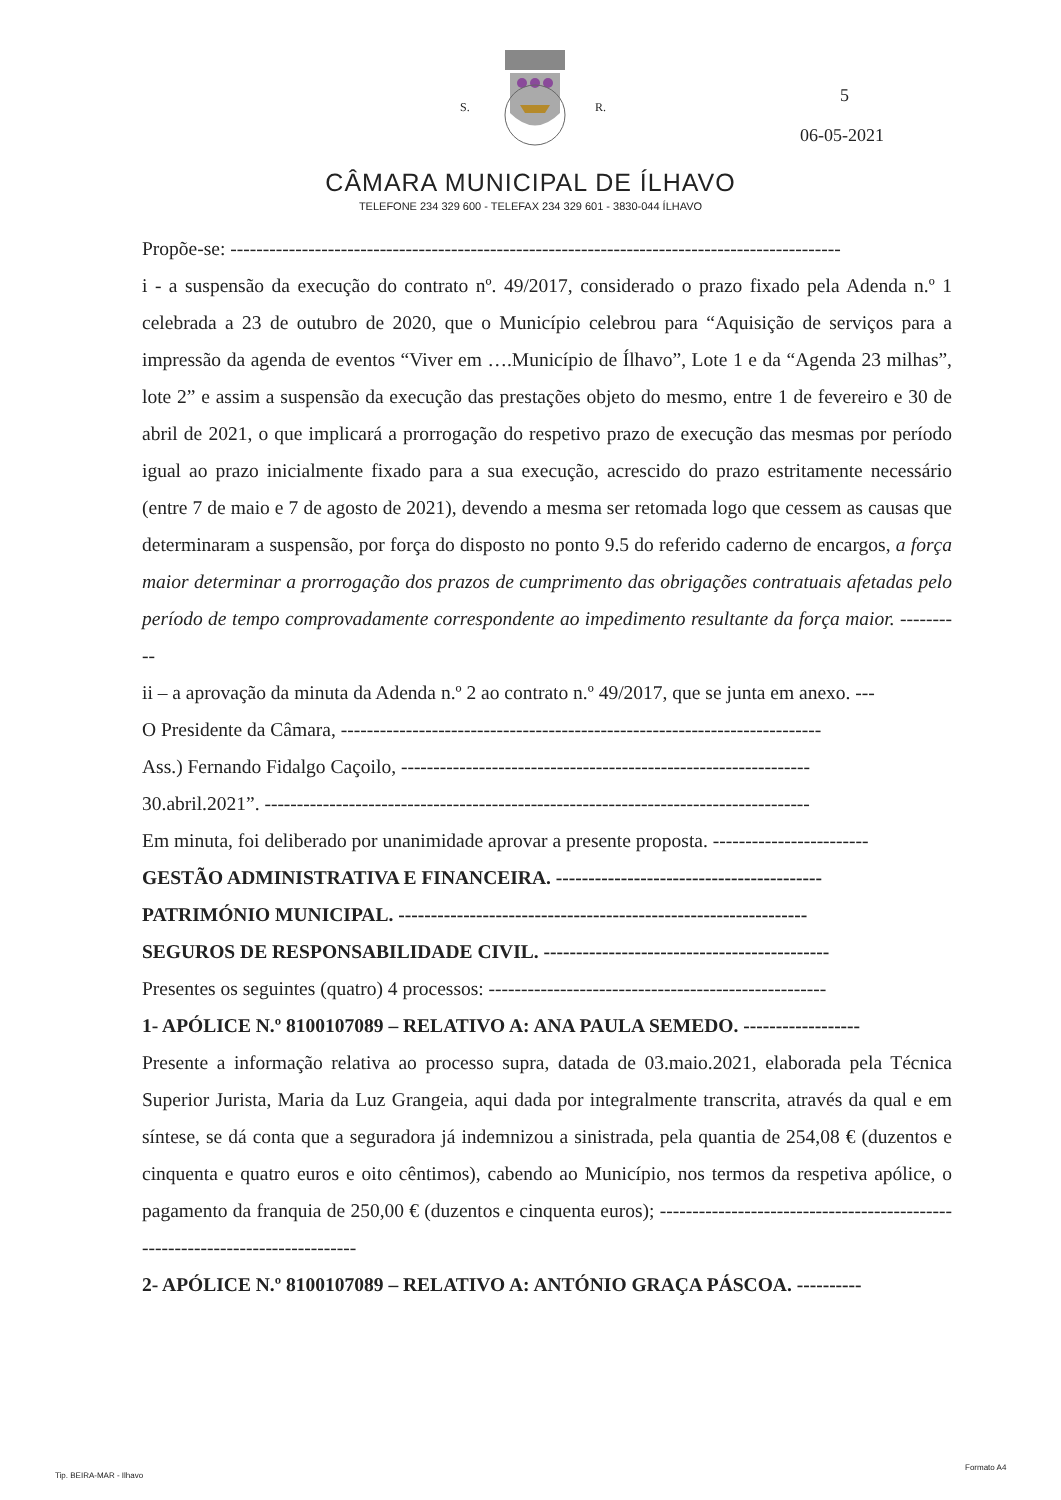S. R.
5
06-05-2021
CÂMARA MUNICIPAL DE ÍLHAVO
TELEFONE 234 329 600 - TELEFAX 234 329 601 - 3830-044 ÍLHAVO
Propõe-se: ----------------------------------------------------------------------------------------------
i - a suspensão da execução do contrato nº. 49/2017, considerado o prazo fixado pela Adenda n.º 1 celebrada a 23 de outubro de 2020, que o Município celebrou para “Aquisição de serviços para a impressão da agenda de eventos “Viver em ….Município de Ílhavo”, Lote 1 e da “Agenda 23 milhas”, lote 2” e assim a suspensão da execução das prestações objeto do mesmo, entre 1 de fevereiro e 30 de abril de 2021, o que implicará a prorrogação do respetivo prazo de execução das mesmas por período igual ao prazo inicialmente fixado para a sua execução, acrescido do prazo estritamente necessário (entre 7 de maio e 7 de agosto de 2021), devendo a mesma ser retomada logo que cessem as causas que determinaram a suspensão, por força do disposto no ponto 9.5 do referido caderno de encargos, a força maior determinar a prorrogação dos prazos de cumprimento das obrigações contratuais afetadas pelo período de tempo comprovadamente correspondente ao impedimento resultante da força maior. ----------
ii – a aprovação da minuta da Adenda n.º 2 ao contrato n.º 49/2017, que se junta em anexo. ---
O Presidente da Câmara, --------------------------------------------------------------------------
Ass.) Fernando Fidalgo Caçoilo, ---------------------------------------------------------------
30.abril.2021”. ------------------------------------------------------------------------------------
Em minuta, foi deliberado por unanimidade aprovar a presente proposta. ------------------------
GESTÃO ADMINISTRATIVA E FINANCEIRA. -----------------------------------------
PATRIMÓNIO MUNICIPAL. ---------------------------------------------------------------
SEGUROS DE RESPONSABILIDADE CIVIL. --------------------------------------------
Presentes os seguintes (quatro) 4 processos: ----------------------------------------------------
1- APÓLICE N.º 8100107089 – RELATIVO A: ANA PAULA SEMEDO. ------------------
Presente a informação relativa ao processo supra, datada de 03.maio.2021, elaborada pela Técnica Superior Jurista, Maria da Luz Grangeia, aqui dada por integralmente transcrita, através da qual e em síntese, se dá conta que a seguradora já indemnizou a sinistrada, pela quantia de 254,08 € (duzentos e cinquenta e quatro euros e oito cêntimos), cabendo ao Município, nos termos da respetiva apólice, o pagamento da franquia de 250,00 € (duzentos e cinquenta euros); ------------------------------------------------------------------------------
2- APÓLICE N.º 8100107089 – RELATIVO A: ANTÓNIO GRAÇA PÁSCOA. ----------
Tip. BEIRA-MAR - Ilhavo
Formato A4